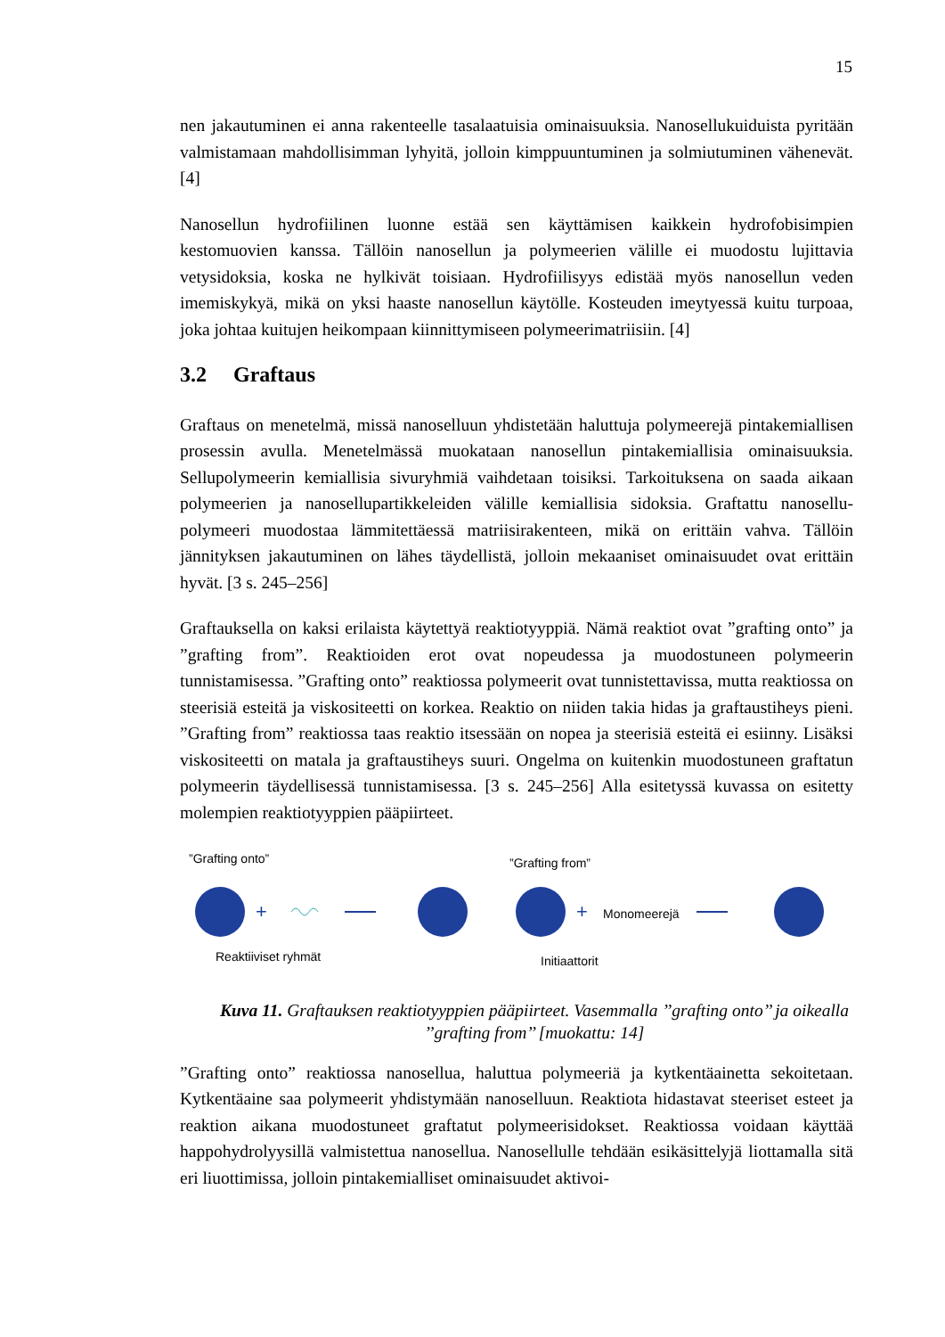15
nen jakautuminen ei anna rakenteelle tasalaatuisia ominaisuuksia. Nanosellukuiduista pyritään valmistamaan mahdollisimman lyhyitä, jolloin kimppuuntuminen ja solmiutuminen vähenevät. [4]
Nanosellun hydrofiilinen luonne estää sen käyttämisen kaikkein hydrofobisimpien kestomuovien kanssa. Tällöin nanosellun ja polymeerien välille ei muodostu lujittavia vetysidoksia, koska ne hylkivät toisiaan. Hydrofiilisyys edistää myös nanosellun veden imemiskykyä, mikä on yksi haaste nanosellun käytölle. Kosteuden imeytyessä kuitu turpoaa, joka johtaa kuitujen heikompaan kiinnittymiseen polymeerimatriisiin. [4]
3.2 Graftaus
Graftaus on menetelmä, missä nanoselluun yhdistetään haluttuja polymeerejä pintakemiallisen prosessin avulla. Menetelmässä muokataan nanosellun pintakemiallisia ominaisuuksia. Sellupolymeerin kemiallisia sivuryhmiä vaihdetaan toisiksi. Tarkoituksena on saada aikaan polymeerien ja nanosellupartikkeleiden välille kemiallisia sidoksia. Graftattu nanosellu-polymeeri muodostaa lämmitettäessä matriisirakenteen, mikä on erittäin vahva. Tällöin jännityksen jakautuminen on lähes täydellistä, jolloin mekaaniset ominaisuudet ovat erittäin hyvät. [3 s. 245–256]
Graftauksella on kaksi erilaista käytettyä reaktiotyyppiä. Nämä reaktiot ovat ”grafting onto” ja ”grafting from”. Reaktioiden erot ovat nopeudessa ja muodostuneen polymeerin tunnistamisessa. ”Grafting onto” reaktiossa polymeerit ovat tunnistettavissa, mutta reaktiossa on steerisiä esteitä ja viskositeetti on korkea. Reaktio on niiden takia hidas ja graftaustiheys pieni. ”Grafting from” reaktiossa taas reaktio itsessään on nopea ja steerisiä esteitä ei esiinny. Lisäksi viskositeetti on matala ja graftaustiheys suuri. Ongelma on kuitenkin muodostuneen graftatun polymeerin täydellisessä tunnistamisessa. [3 s. 245–256] Alla esitetyssä kuvassa on esitetty molempien reaktiotyyppien pääpiirteet.
”Grafting onto”
+
”Grafting from”
+
Monomeerejä
Reaktiiviset ryhmät
Initiaattorit
Kuva 11. Graftauksen reaktiotyyppien pääpiirteet. Vasemmalla ’’grafting onto’’ ja oikealla ’’grafting from’’ [muokattu: 14]
”Grafting onto” reaktiossa nanosellua, haluttua polymeeriä ja kytkentäainetta sekoitetaan. Kytkentäaine saa polymeerit yhdistymään nanoselluun. Reaktiota hidastavat steeriset esteet ja reaktion aikana muodostuneet graftatut polymeerisidokset. Reaktiossa voidaan käyttää happohydrolyysillä valmistettua nanosellua. Nanosellulle tehdään esikäsittelyjä liottamalla sitä eri liuottimissa, jolloin pintakemialliset ominaisuudet aktivoi-